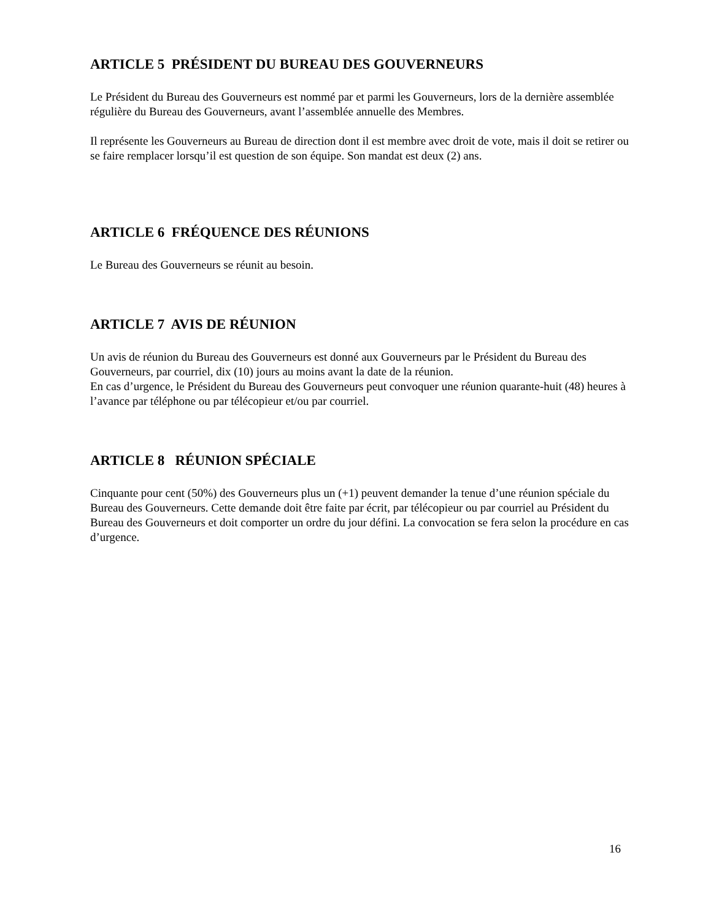ARTICLE 5 PRÉSIDENT DU BUREAU DES GOUVERNEURS
Le Président du Bureau des Gouverneurs est nommé par et parmi les Gouverneurs, lors de la dernière assemblée régulière du Bureau des Gouverneurs, avant l’assemblée annuelle des Membres.
Il représente les Gouverneurs au Bureau de direction dont il est membre avec droit de vote, mais il doit se retirer ou se faire remplacer lorsqu’il est question de son équipe. Son mandat est deux (2) ans.
ARTICLE 6 FRÉQUENCE DES RÉUNIONS
Le Bureau des Gouverneurs se réunit au besoin.
ARTICLE 7 AVIS DE RÉUNION
Un avis de réunion du Bureau des Gouverneurs est donné aux Gouverneurs par le Président du Bureau des Gouverneurs, par courriel, dix (10) jours au moins avant la date de la réunion.
En cas d’urgence, le Président du Bureau des Gouverneurs peut convoquer une réunion quarante-huit (48) heures à l’avance par téléphone ou par télécopieur et/ou par courriel.
ARTICLE 8 RÉUNION SPÉCIALE
Cinquante pour cent (50%) des Gouverneurs plus un (+1) peuvent demander la tenue d’une réunion spéciale du Bureau des Gouverneurs. Cette demande doit être faite par écrit, par télécopieur ou par courriel au Président du Bureau des Gouverneurs et doit comporter un ordre du jour défini. La convocation se fera selon la procédure en cas d’urgence.
16